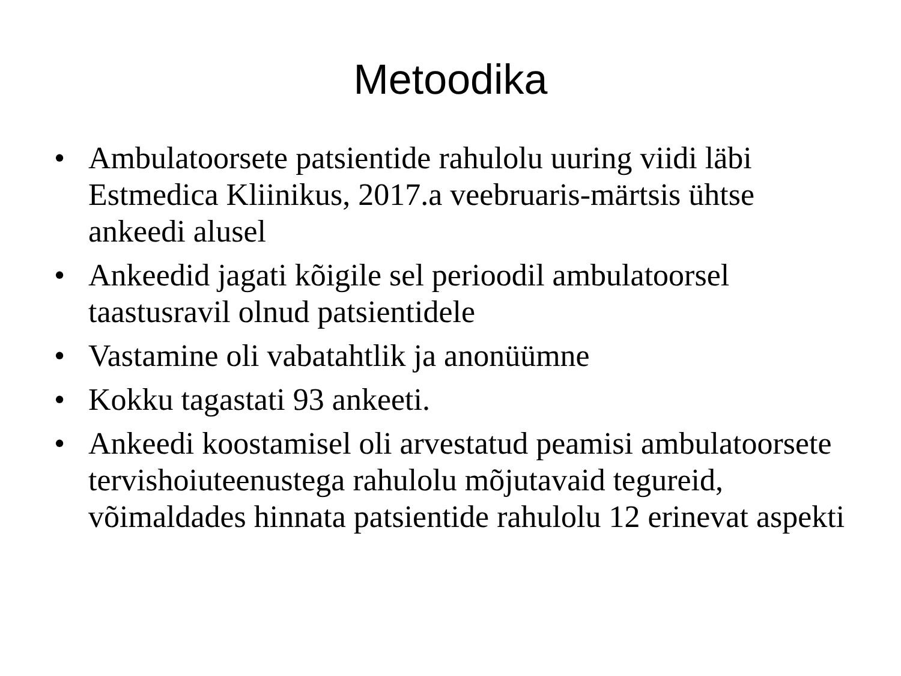Metoodika
• Ambulatoorsete patsientide rahulolu uuring viidi läbi Estmedica Kliinikus, 2017.a veebruaris-märtsis ühtse ankeedi alusel
• Ankeedid jagati kõigile sel perioodil ambulatoorsel taastusravil olnud patsientidele
• Vastamine oli vabatahtlik ja anonüümne
• Kokku tagastati 93 ankeeti.
• Ankeedi koostamisel oli arvestatud peamisi ambulatoorsete tervishoiuteenustega rahulolu mõjutavaid tegureid, võimaldades hinnata patsientide rahulolu 12 erinevat aspekti